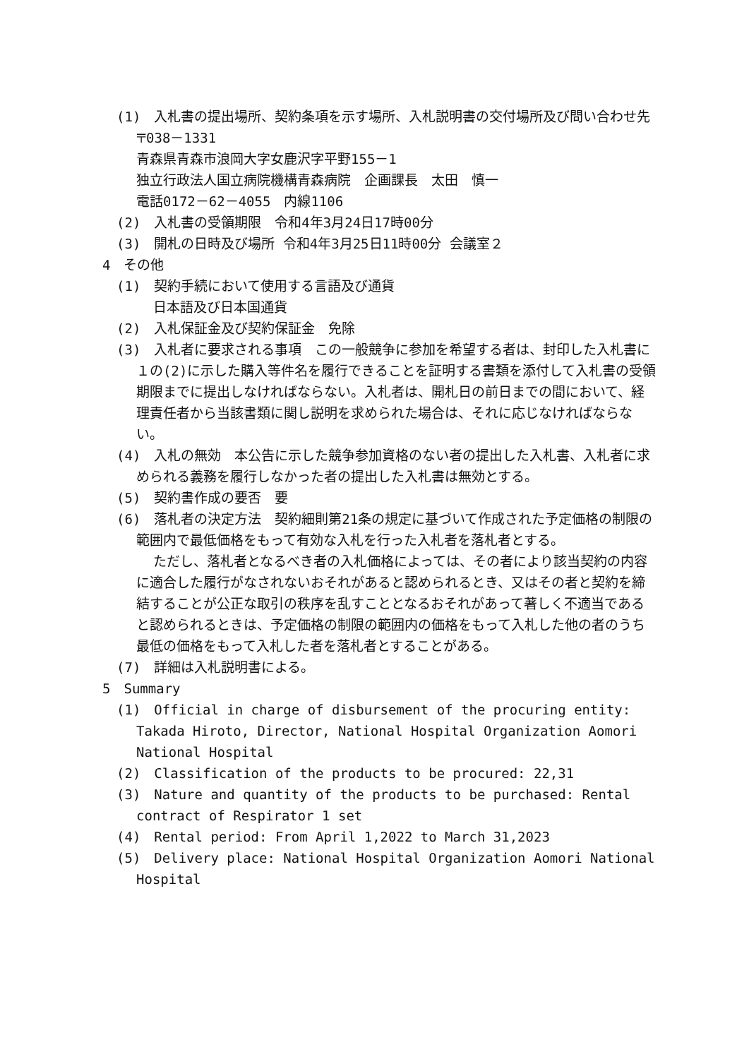(1)　入札書の提出場所、契約条項を示す場所、入札説明書の交付場所及び問い合わせ先
〒038－1331
青森県青森市浪岡大字女鹿沢字平野155－1
独立行政法人国立病院機構青森病院　企画課長　太田　慎一
電話0172－62－4055　内線1106
(2)　入札書の受領期限　令和4年3月24日17時00分
(3)　開札の日時及び場所 令和4年3月25日11時00分 会議室２
4　その他
(1)　契約手続において使用する言語及び通貨
日本語及び日本国通貨
(2)　入札保証金及び契約保証金　免除
(3)　入札者に要求される事項　この一般競争に参加を希望する者は、封印した入札書に１の(2)に示した購入等件名を履行できることを証明する書類を添付して入札書の受領期限までに提出しなければならない。入札者は、開札日の前日までの間において、経理責任者から当該書類に関し説明を求められた場合は、それに応じなければならない。
(4)　入札の無効　本公告に示した競争参加資格のない者の提出した入札書、入札者に求められる義務を履行しなかった者の提出した入札書は無効とする。
(5)　契約書作成の要否　要
(6)　落札者の決定方法　契約細則第21条の規定に基づいて作成された予定価格の制限の範囲内で最低価格をもって有効な入札を行った入札者を落札者とする。
ただし、落札者となるべき者の入札価格によっては、その者により該当契約の内容に適合した履行がなされないおそれがあると認められるとき、又はその者と契約を締結することが公正な取引の秩序を乱すこととなるおそれがあって著しく不適当であると認められるときは、予定価格の制限の範囲内の価格をもって入札した他の者のうち最低の価格をもって入札した者を落札者とすることがある。
(7)　詳細は入札説明書による。
5　Summary
(1)　Official in charge of disbursement of the procuring entity: Takada Hiroto, Director, National Hospital Organization Aomori National Hospital
(2)　Classification of the products to be procured: 22,31
(3)　Nature and quantity of the products to be purchased: Rental contract of Respirator 1 set
(4)　Rental period: From April 1,2022 to March 31,2023
(5)　Delivery place: National Hospital Organization Aomori National Hospital